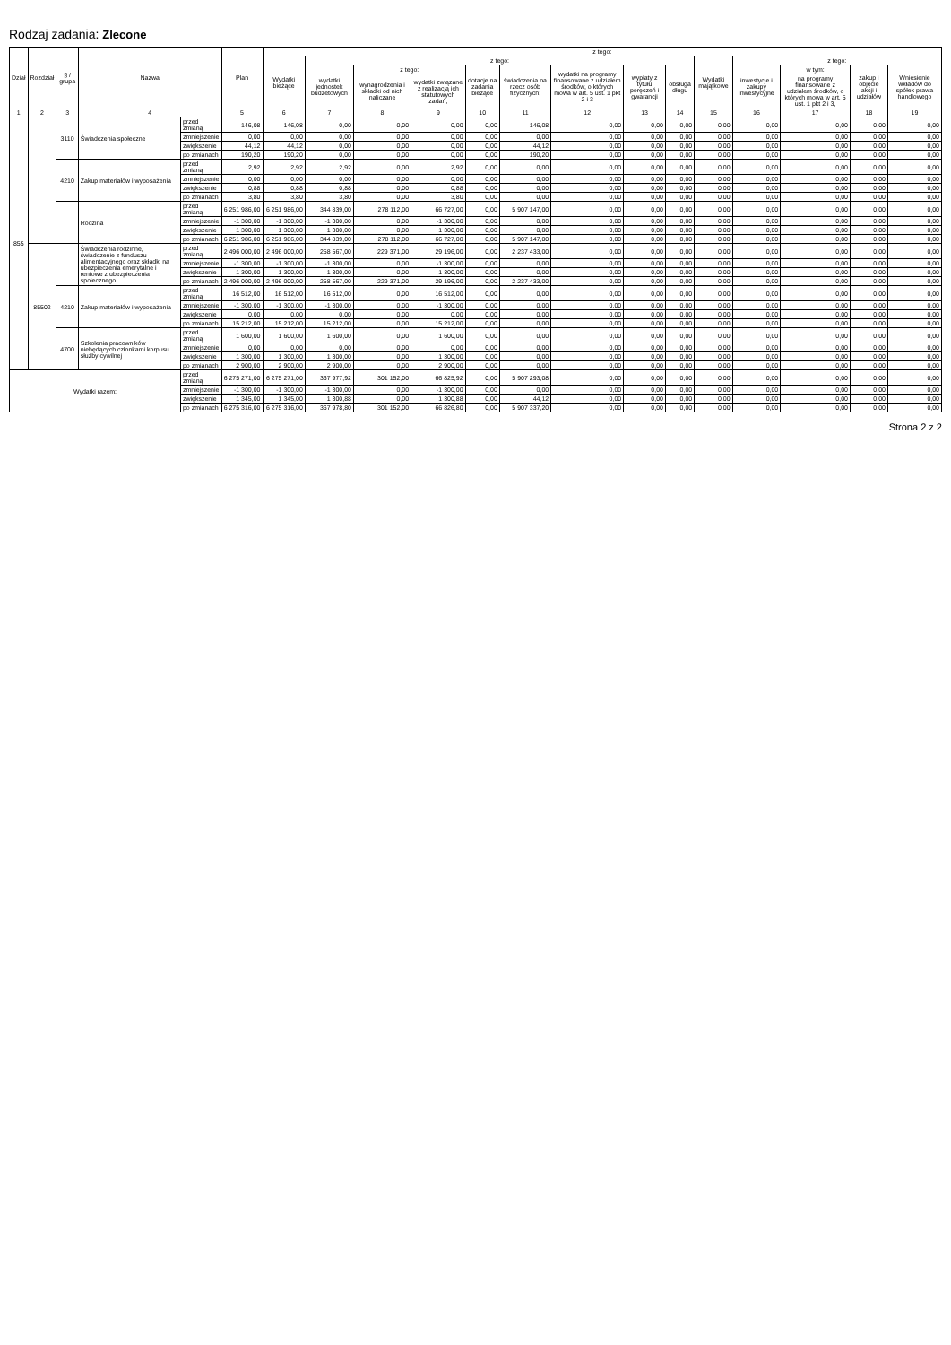Rodzaj zadania: Zlecone
| Dział | Rozdział | § / grupa | Nazwa | | Plan | z tego: | | | | | | | | | | | | | |
| --- | --- | --- | --- | --- | --- | --- | --- | --- | --- | --- | --- | --- | --- | --- | --- | --- | --- | --- | --- |
| | | | | | | Wydatki bieżące | z tego: | | | | | | | | Wydatki majątkowe | z tego: | | | |
| | | | | | | | wydatki jednostek budżetowych | z tego: | | dotacje na zadania bieżące | świadczenia na rzecz osób fizycznych; | wydatki na programy finansowane z udziałem środków, o których mowa w art. 5 ust. 1 pkt 2 i 3 | wypłaty z tytułu poręczeń i gwarancji | obsługa długu | | inwestycje i zakupy inwestycyjne | w tym: | zakup i objęcie akcji i udziałów | Wniesienie wkładów do spółek prawa handlowego |
| | | | | | | | | wynagrodzenia i składki od nich naliczane | wydatki związane z realizacją ich statutowych zadań; | | | | | | | | na programy finansowane z udziałem środków, o których mowa w art. 5 ust. 1 pkt 2 i 3, | | |
| 1 | 2 | 3 | 4 | | 5 | 6 | 7 | 8 | 9 | 10 | 11 | 12 | 13 | 14 | 15 | 16 | 17 | 18 | 19 |
| 855 | | 3110 | Świadczenia społeczne | przed zmianą | 146,08 | 146,08 | 0,00 | 0,00 | 0,00 | 0,00 | 146,08 | 0,00 | 0,00 | 0,00 | 0,00 | 0,00 | 0,00 | 0,00 | 0,00 |
| | | | | zmniejszenie | 0,00 | 0,00 | 0,00 | 0,00 | 0,00 | 0,00 | 0,00 | 0,00 | 0,00 | 0,00 | 0,00 | 0,00 | 0,00 | 0,00 | 0,00 |
| | | | | zwiększenie | 44,12 | 44,12 | 0,00 | 0,00 | 0,00 | 0,00 | 44,12 | 0,00 | 0,00 | 0,00 | 0,00 | 0,00 | 0,00 | 0,00 | 0,00 |
| | | | | po zmianach | 190,20 | 190,20 | 0,00 | 0,00 | 0,00 | 0,00 | 190,20 | 0,00 | 0,00 | 0,00 | 0,00 | 0,00 | 0,00 | 0,00 | 0,00 |
| | | 4210 | Zakup materiałów i wyposażenia | przed zmianą | 2,92 | 2,92 | 2,92 | 0,00 | 2,92 | 0,00 | 0,00 | 0,00 | 0,00 | 0,00 | 0,00 | 0,00 | 0,00 | 0,00 | 0,00 |
| | | | | zmniejszenie | 0,00 | 0,00 | 0,00 | 0,00 | 0,00 | 0,00 | 0,00 | 0,00 | 0,00 | 0,00 | 0,00 | 0,00 | 0,00 | 0,00 | 0,00 |
| | | | | zwiększenie | 0,88 | 0,88 | 0,88 | 0,00 | 0,88 | 0,00 | 0,00 | 0,00 | 0,00 | 0,00 | 0,00 | 0,00 | 0,00 | 0,00 | 0,00 |
| | | | | po zmianach | 3,80 | 3,80 | 3,80 | 0,00 | 3,80 | 0,00 | 0,00 | 0,00 | 0,00 | 0,00 | 0,00 | 0,00 | 0,00 | 0,00 | 0,00 |
| | | | Rodzina | przed zmianą | 6 251 986,00 | 6 251 986,00 | 344 839,00 | 278 112,00 | 66 727,00 | 0,00 | 5 907 147,00 | 0,00 | 0,00 | 0,00 | 0,00 | 0,00 | 0,00 | 0,00 | 0,00 |
| | | | | zmniejszenie | -1 300,00 | -1 300,00 | -1 300,00 | 0,00 | -1 300,00 | 0,00 | 0,00 | 0,00 | 0,00 | 0,00 | 0,00 | 0,00 | 0,00 | 0,00 | 0,00 |
| | | | | zwiększenie | 1 300,00 | 1 300,00 | 1 300,00 | 0,00 | 1 300,00 | 0,00 | 0,00 | 0,00 | 0,00 | 0,00 | 0,00 | 0,00 | 0,00 | 0,00 | 0,00 |
| | | | | po zmianach | 6 251 986,00 | 6 251 986,00 | 344 839,00 | 278 112,00 | 66 727,00 | 0,00 | 5 907 147,00 | 0,00 | 0,00 | 0,00 | 0,00 | 0,00 | 0,00 | 0,00 | 0,00 |
| | 85502 | | Świadczenia rodzinne, świadczenie z funduszu alimentacyjnego oraz składki na ubezpieczenia emerytalne i rentowe z ubezpieczenia społecznego | przed zmianą | 2 496 000,00 | 2 496 000,00 | 258 567,00 | 229 371,00 | 29 196,00 | 0,00 | 2 237 433,00 | 0,00 | 0,00 | 0,00 | 0,00 | 0,00 | 0,00 | 0,00 | 0,00 |
| | | | | zmniejszenie | -1 300,00 | -1 300,00 | -1 300,00 | 0,00 | -1 300,00 | 0,00 | 0,00 | 0,00 | 0,00 | 0,00 | 0,00 | 0,00 | 0,00 | 0,00 | 0,00 |
| | | | | zwiększenie | 1 300,00 | 1 300,00 | 1 300,00 | 0,00 | 1 300,00 | 0,00 | 0,00 | 0,00 | 0,00 | 0,00 | 0,00 | 0,00 | 0,00 | 0,00 | 0,00 |
| | | | | po zmianach | 2 496 000,00 | 2 496 000,00 | 258 567,00 | 229 371,00 | 29 196,00 | 0,00 | 2 237 433,00 | 0,00 | 0,00 | 0,00 | 0,00 | 0,00 | 0,00 | 0,00 | 0,00 |
| | | 4210 | Zakup materiałów i wyposażenia | przed zmianą | 16 512,00 | 16 512,00 | 16 512,00 | 0,00 | 16 512,00 | 0,00 | 0,00 | 0,00 | 0,00 | 0,00 | 0,00 | 0,00 | 0,00 | 0,00 | 0,00 |
| | | | | zmniejszenie | -1 300,00 | -1 300,00 | -1 300,00 | 0,00 | -1 300,00 | 0,00 | 0,00 | 0,00 | 0,00 | 0,00 | 0,00 | 0,00 | 0,00 | 0,00 | 0,00 |
| | | | | zwiększenie | 0,00 | 0,00 | 0,00 | 0,00 | 0,00 | 0,00 | 0,00 | 0,00 | 0,00 | 0,00 | 0,00 | 0,00 | 0,00 | 0,00 | 0,00 |
| | | | | po zmianach | 15 212,00 | 15 212,00 | 15 212,00 | 0,00 | 15 212,00 | 0,00 | 0,00 | 0,00 | 0,00 | 0,00 | 0,00 | 0,00 | 0,00 | 0,00 | 0,00 |
| | | 4700 | Szkolenia pracowników niebędących członkami korpusu służby cywilnej | przed zmianą | 1 600,00 | 1 600,00 | 1 600,00 | 0,00 | 1 600,00 | 0,00 | 0,00 | 0,00 | 0,00 | 0,00 | 0,00 | 0,00 | 0,00 | 0,00 | 0,00 |
| | | | | zmniejszenie | 0,00 | 0,00 | 0,00 | 0,00 | 0,00 | 0,00 | 0,00 | 0,00 | 0,00 | 0,00 | 0,00 | 0,00 | 0,00 | 0,00 | 0,00 |
| | | | | zwiększenie | 1 300,00 | 1 300,00 | 1 300,00 | 0,00 | 1 300,00 | 0,00 | 0,00 | 0,00 | 0,00 | 0,00 | 0,00 | 0,00 | 0,00 | 0,00 | 0,00 |
| | | | | po zmianach | 2 900,00 | 2 900,00 | 2 900,00 | 0,00 | 2 900,00 | 0,00 | 0,00 | 0,00 | 0,00 | 0,00 | 0,00 | 0,00 | 0,00 | 0,00 | 0,00 |
| Wydatki razem: | | | | przed zmianą | 6 275 271,00 | 6 275 271,00 | 367 977,92 | 301 152,00 | 66 825,92 | 0,00 | 5 907 293,08 | 0,00 | 0,00 | 0,00 | 0,00 | 0,00 | 0,00 | 0,00 | 0,00 |
| | | | | zmniejszenie | -1 300,00 | -1 300,00 | -1 300,00 | 0,00 | -1 300,00 | 0,00 | 0,00 | 0,00 | 0,00 | 0,00 | 0,00 | 0,00 | 0,00 | 0,00 | 0,00 |
| | | | | zwiększenie | 1 345,00 | 1 345,00 | 1 300,88 | 0,00 | 1 300,88 | 0,00 | 44,12 | 0,00 | 0,00 | 0,00 | 0,00 | 0,00 | 0,00 | 0,00 | 0,00 |
| | | | | po zmianach | 6 275 316,00 | 6 275 316,00 | 367 978,80 | 301 152,00 | 66 826,80 | 0,00 | 5 907 337,20 | 0,00 | 0,00 | 0,00 | 0,00 | 0,00 | 0,00 | 0,00 | 0,00 |
Strona 2 z 2